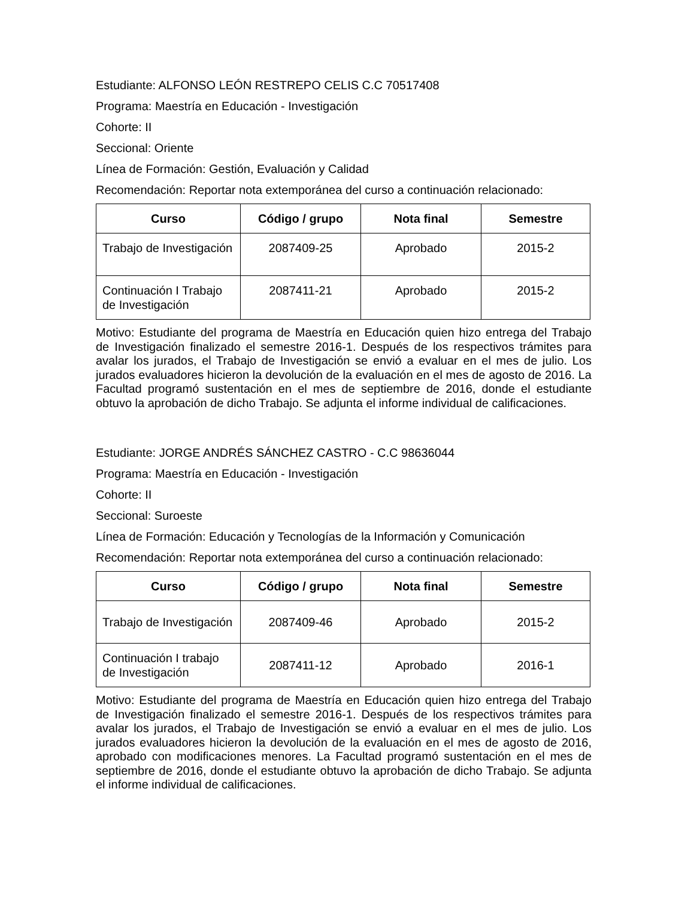Estudiante: ALFONSO LEÓN RESTREPO CELIS C.C 70517408
Programa: Maestría en Educación - Investigación
Cohorte: II
Seccional: Oriente
Línea de Formación: Gestión, Evaluación y Calidad
Recomendación: Reportar nota extemporánea del curso a continuación relacionado:
| Curso | Código / grupo | Nota final | Semestre |
| --- | --- | --- | --- |
| Trabajo de Investigación | 2087409-25 | Aprobado | 2015-2 |
| Continuación I Trabajo de Investigación | 2087411-21 | Aprobado | 2015-2 |
Motivo: Estudiante del programa de Maestría en Educación quien hizo entrega del Trabajo de Investigación finalizado el semestre 2016-1. Después de los respectivos trámites para avalar los jurados, el Trabajo de Investigación se envió a evaluar en el mes de julio. Los jurados evaluadores hicieron la devolución de la evaluación en el mes de agosto de 2016. La Facultad programó sustentación en el mes de septiembre de 2016, donde el estudiante obtuvo la aprobación de dicho Trabajo. Se adjunta el informe individual de calificaciones.
Estudiante: JORGE ANDRÉS SÁNCHEZ CASTRO - C.C 98636044
Programa: Maestría en Educación - Investigación
Cohorte: II
Seccional: Suroeste
Línea de Formación: Educación y Tecnologías de la Información y Comunicación
Recomendación: Reportar nota extemporánea del curso a continuación relacionado:
| Curso | Código / grupo | Nota final | Semestre |
| --- | --- | --- | --- |
| Trabajo de Investigación | 2087409-46 | Aprobado | 2015-2 |
| Continuación I trabajo de Investigación | 2087411-12 | Aprobado | 2016-1 |
Motivo: Estudiante del programa de Maestría en Educación quien hizo entrega del Trabajo de Investigación finalizado el semestre 2016-1. Después de los respectivos trámites para avalar los jurados, el Trabajo de Investigación se envió a evaluar en el mes de julio. Los jurados evaluadores hicieron la devolución de la evaluación en el mes de agosto de 2016, aprobado con modificaciones menores. La Facultad programó sustentación en el mes de septiembre de 2016, donde el estudiante obtuvo la aprobación de dicho Trabajo. Se adjunta el informe individual de calificaciones.